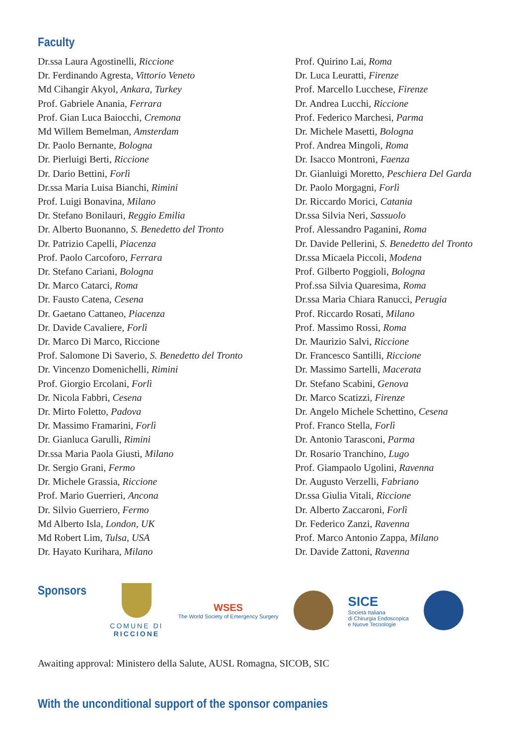Faculty
Dr.ssa Laura Agostinelli, Riccione
Dr. Ferdinando Agresta, Vittorio Veneto
Md Cihangir Akyol, Ankara, Turkey
Prof. Gabriele Anania, Ferrara
Prof. Gian Luca Baiocchi, Cremona
Md Willem Bemelman, Amsterdam
Dr. Paolo Bernante, Bologna
Dr. Pierluigi Berti, Riccione
Dr. Dario Bettini, Forlì
Dr.ssa Maria Luisa Bianchi, Rimini
Prof. Luigi Bonavina, Milano
Dr. Stefano Bonilauri, Reggio Emilia
Dr. Alberto Buonanno, S. Benedetto del Tronto
Dr. Patrizio Capelli, Piacenza
Prof. Paolo Carcoforo, Ferrara
Dr. Stefano Cariani, Bologna
Dr. Marco Catarci, Roma
Dr. Fausto Catena, Cesena
Dr. Gaetano Cattaneo, Piacenza
Dr. Davide Cavaliere, Forlì
Dr. Marco Di Marco, Riccione
Prof. Salomone Di Saverio, S. Benedetto del Tronto
Dr. Vincenzo Domenichelli, Rimini
Prof. Giorgio Ercolani, Forlì
Dr. Nicola Fabbri, Cesena
Dr. Mirto Foletto, Padova
Dr. Massimo Framarini, Forlì
Dr. Gianluca Garulli, Rimini
Dr.ssa Maria Paola Giusti, Milano
Dr. Sergio Grani, Fermo
Dr. Michele Grassia, Riccione
Prof. Mario Guerrieri, Ancona
Dr. Silvio Guerriero, Fermo
Md Alberto Isla, London, UK
Md Robert Lim, Tulsa, USA
Dr. Hayato Kurihara, Milano
Prof. Quirino Lai, Roma
Dr. Luca Leuratti, Firenze
Prof. Marcello Lucchese, Firenze
Dr. Andrea Lucchi, Riccione
Prof. Federico Marchesi, Parma
Dr. Michele Masetti, Bologna
Prof. Andrea Mingoli, Roma
Dr. Isacco Montroni, Faenza
Dr. Gianluigi Moretto, Peschiera Del Garda
Dr. Paolo Morgagni, Forlì
Dr. Riccardo Morici, Catania
Dr.ssa Silvia Neri, Sassuolo
Prof. Alessandro Paganini, Roma
Dr. Davide Pellerini, S. Benedetto del Tronto
Dr.ssa Micaela Piccoli, Modena
Prof. Gilberto Poggioli, Bologna
Prof.ssa Silvia Quaresima, Roma
Dr.ssa Maria Chiara Ranucci, Perugia
Prof. Riccardo Rosati, Milano
Prof. Massimo Rossi, Roma
Dr. Maurizio Salvi, Riccione
Dr. Francesco Santilli, Riccione
Dr. Massimo Sartelli, Macerata
Dr. Stefano Scabini, Genova
Dr. Marco Scatizzi, Firenze
Dr. Angelo Michele Schettino, Cesena
Prof. Franco Stella, Forlì
Dr. Antonio Tarasconi, Parma
Dr. Rosario Tranchino, Lugo
Prof. Giampaolo Ugolini, Ravenna
Dr. Augusto Verzelli, Fabriano
Dr.ssa Giulia Vitali, Riccione
Dr. Alberto Zaccaroni, Forlì
Dr. Federico Zanzi, Ravenna
Prof. Marco Antonio Zappa, Milano
Dr. Davide Zattoni, Ravenna
Sponsors
COMUNE DI
RICCIONE
WSES
The World Society of Emergency Surgery
SICE
Società Italiana
di Chirurgia Endoscopica
e Nuove Tecnologie
Awaiting approval: Ministero della Salute, AUSL Romagna, SICOB, SIC
With the unconditional support of the sponsor companies